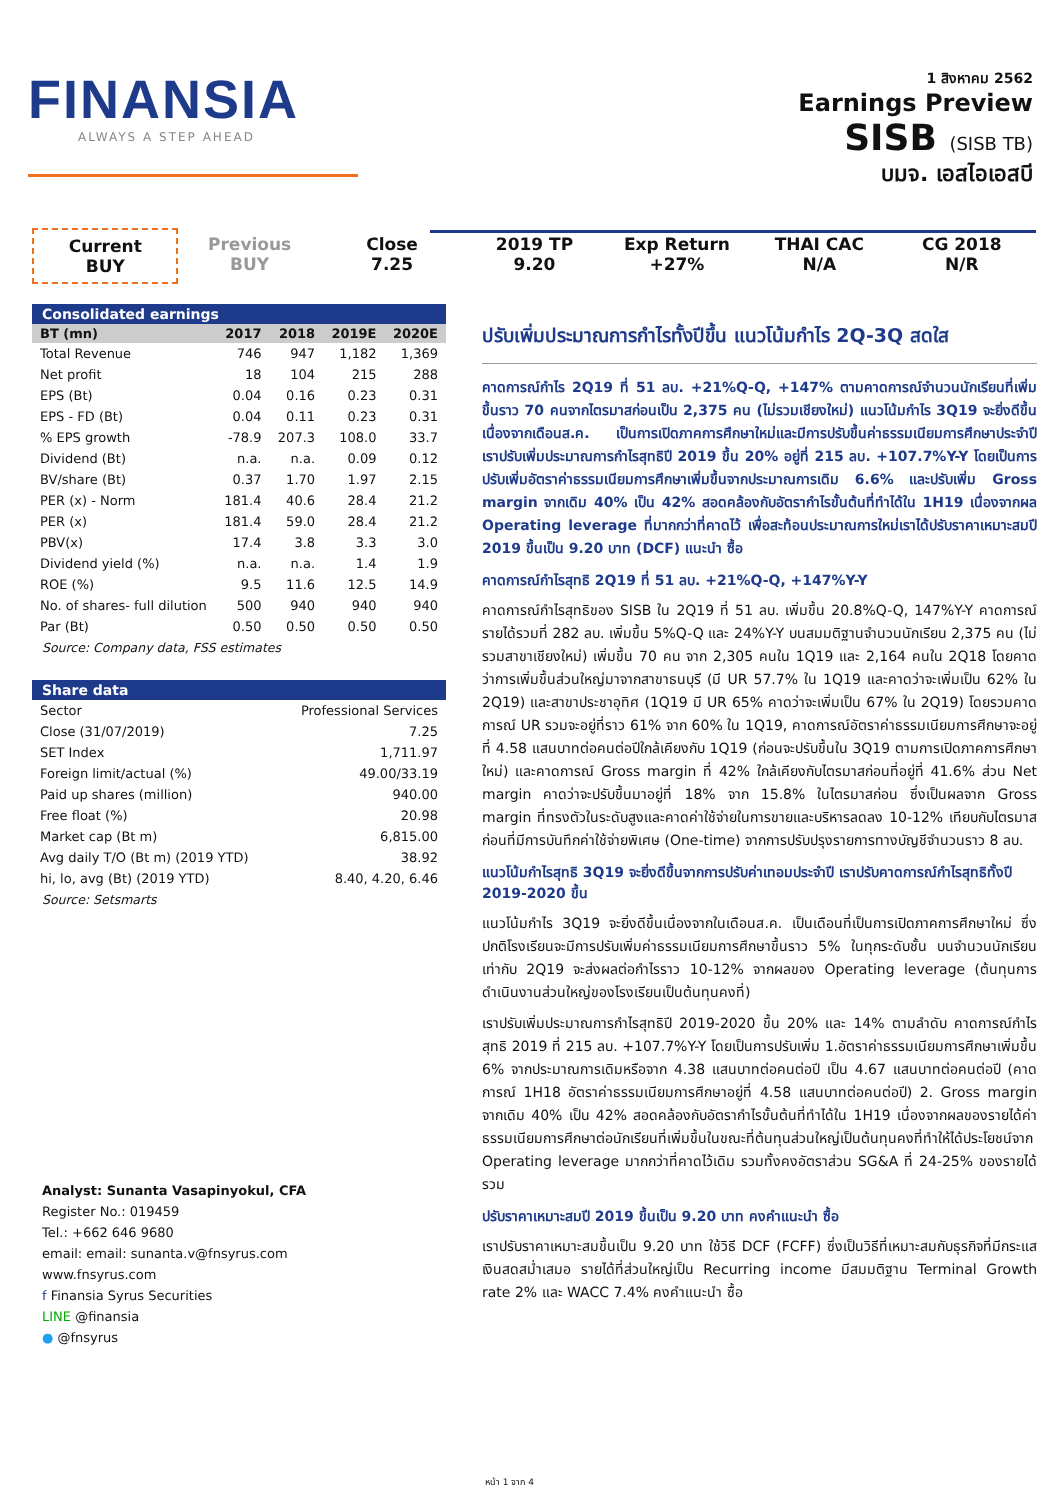FINANSIA
ALWAYS A STEP AHEAD
1 สิงหาคม 2562
Earnings Preview
SISB (SISB TB)
บมจ. เอสไอเอสบี
Current
BUY
Previous
BUY
Close
7.25
2019 TP
9.20
Exp Return
+27%
THAI CAC
N/A
CG 2018
N/R
Consolidated earnings
| BT (mn) | 2017 | 2018 | 2019E | 2020E |
| --- | --- | --- | --- | --- |
| Total Revenue | 746 | 947 | 1,182 | 1,369 |
| Net profit | 18 | 104 | 215 | 288 |
| EPS (Bt) | 0.04 | 0.16 | 0.23 | 0.31 |
| EPS - FD (Bt) | 0.04 | 0.11 | 0.23 | 0.31 |
| % EPS growth | -78.9 | 207.3 | 108.0 | 33.7 |
| Dividend (Bt) | n.a. | n.a. | 0.09 | 0.12 |
| BV/share (Bt) | 0.37 | 1.70 | 1.97 | 2.15 |
| PER (x) - Norm | 181.4 | 40.6 | 28.4 | 21.2 |
| PER (x) | 181.4 | 59.0 | 28.4 | 21.2 |
| PBV(x) | 17.4 | 3.8 | 3.3 | 3.0 |
| Dividend yield (%) | n.a. | n.a. | 1.4 | 1.9 |
| ROE (%) | 9.5 | 11.6 | 12.5 | 14.9 |
| No. of shares- full dilution | 500 | 940 | 940 | 940 |
| Par (Bt) | 0.50 | 0.50 | 0.50 | 0.50 |
Source: Company data, FSS estimates
Share data
| Sector | Professional Services |
| Close (31/07/2019) | 7.25 |
| SET Index | 1,711.97 |
| Foreign limit/actual (%) | 49.00/33.19 |
| Paid up shares (million) | 940.00 |
| Free float (%) | 20.98 |
| Market cap (Bt m) | 6,815.00 |
| Avg daily T/O (Bt m) (2019 YTD) | 38.92 |
| hi, lo, avg (Bt) (2019 YTD) | 8.40, 4.20, 6.46 |
Source: Setsmarts
Analyst: Sunanta Vasapinyokul, CFA
Register No.: 019459
Tel.: +662 646 9680
email: email: sunanta.v@fnsyrus.com
www.fnsyrus.com
f Finansia Syrus Securities
LINE @finansia
● @fnsyrus
ปรับเพิ่มประมาณการกำไรทั้งปีขึ้น แนวโน้มกำไร 2Q-3Q สดใส
คาดการณ์กำไร 2Q19 ที่ 51 ลบ. +21%Q-Q, +147% ตามคาดการณ์จำนวนนักเรียนที่เพิ่มขึ้นราว 70 คนจากไตรมาสก่อนเป็น 2,375 คน (ไม่รวมเชียงใหม่) แนวโน้มกำไร 3Q19 จะยิ่งดีขึ้นเนื่องจากเดือนส.ค. เป็นการเปิดภาคการศึกษาใหม่และมีการปรับขึ้นค่าธรรมเนียมการศึกษาประจำปี เราปรับเพิ่มประมาณการกำไรสุทธิปี 2019 ขึ้น 20% อยู่ที่ 215 ลบ. +107.7%Y-Y โดยเป็นการปรับเพิ่มอัตราค่าธรรมเนียมการศึกษาเพิ่มขึ้นจากประมาณการเดิม 6.6% และปรับเพิ่ม Gross margin จากเดิม 40% เป็น 42% สอดคล้องกับอัตรากำไรขั้นต้นที่ทำได้ใน 1H19 เนื่องจากผล Operating leverage ที่มากกว่าที่คาดไว้ เพื่อสะท้อนประมาณการใหม่เราได้ปรับราคาเหมาะสมปี 2019 ขึ้นเป็น 9.20 บาท (DCF) แนะนำ ซื้อ
คาดการณ์กำไรสุทธิ 2Q19 ที่ 51 ลบ. +21%Q-Q, +147%Y-Y
คาดการณ์กำไรสุทธิของ SISB ใน 2Q19 ที่ 51 ลบ. เพิ่มขึ้น 20.8%Q-Q, 147%Y-Y คาดการณ์รายได้รวมที่ 282 ลบ. เพิ่มขึ้น 5%Q-Q และ 24%Y-Y บนสมมติฐานจำนวนนักเรียน 2,375 คน (ไม่รวมสาขาเชียงใหม่) เพิ่มขึ้น 70 คน จาก 2,305 คนใน 1Q19 และ 2,164 คนใน 2Q18 โดยคาดว่าการเพิ่มขึ้นส่วนใหญ่มาจากสาขาธนบุรี (มี UR 57.7% ใน 1Q19 และคาดว่าจะเพิ่มเป็น 62% ใน 2Q19) และสาขาประชาอุทิศ (1Q19 มี UR 65% คาดว่าจะเพิ่มเป็น 67% ใน 2Q19) โดยรวมคาดการณ์ UR รวมจะอยู่ที่ราว 61% จาก 60% ใน 1Q19, คาดการณ์อัตราค่าธรรมเนียมการศึกษาจะอยู่ที่ 4.58 แสนบาทต่อคนต่อปีใกล้เคียงกับ 1Q19 (ก่อนจะปรับขึ้นใน 3Q19 ตามการเปิดภาคการศึกษาใหม่) และคาดการณ์ Gross margin ที่ 42% ใกล้เคียงกับไตรมาสก่อนที่อยู่ที่ 41.6% ส่วน Net margin คาดว่าจะปรับขึ้นมาอยู่ที่ 18% จาก 15.8% ในไตรมาสก่อน ซึ่งเป็นผลจาก Gross margin ที่ทรงตัวในระดับสูงและคาดค่าใช้จ่ายในการขายและบริหารลดลง 10-12% เทียบกับไตรมาสก่อนที่มีการบันทึกค่าใช้จ่ายพิเศษ (One-time) จากการปรับปรุงรายการทางบัญชีจำนวนราว 8 ลบ.
แนวโน้มกำไรสุทธิ 3Q19 จะยิ่งดีขึ้นจากการปรับค่าเทอมประจำปี เราปรับคาดการณ์กำไรสุทธิทั้งปี 2019-2020 ขึ้น
แนวโน้มกำไร 3Q19 จะยิ่งดีขึ้นเนื่องจากในเดือนส.ค. เป็นเดือนที่เป็นการเปิดภาคการศึกษาใหม่ ซึ่งปกติโรงเรียนจะมีการปรับเพิ่มค่าธรรมเนียมการศึกษาขึ้นราว 5% ในทุกระดับชั้น บนจำนวนนักเรียนเท่ากับ 2Q19 จะส่งผลต่อกำไรราว 10-12% จากผลของ Operating leverage (ต้นทุนการดำเนินงานส่วนใหญ่ของโรงเรียนเป็นต้นทุนคงที่)
เราปรับเพิ่มประมาณการกำไรสุทธิปี 2019-2020 ขึ้น 20% และ 14% ตามลำดับ คาดการณ์กำไรสุทธิ 2019 ที่ 215 ลบ. +107.7%Y-Y โดยเป็นการปรับเพิ่ม 1.อัตราค่าธรรมเนียมการศึกษาเพิ่มขึ้น 6% จากประมาณการเดิมหรือจาก 4.38 แสนบาทต่อคนต่อปี เป็น 4.67 แสนบาทต่อคนต่อปี (คาดการณ์ 1H18 อัตราค่าธรรมเนียมการศึกษาอยู่ที่ 4.58 แสนบาทต่อคนต่อปี) 2. Gross margin จากเดิม 40% เป็น 42% สอดคล้องกับอัตรากำไรขั้นต้นที่ทำได้ใน 1H19 เนื่องจากผลของรายได้ค่าธรรมเนียมการศึกษาต่อนักเรียนที่เพิ่มขึ้นในขณะที่ต้นทุนส่วนใหญ่เป็นต้นทุนคงที่ทำให้ได้ประโยชน์จาก Operating leverage มากกว่าที่คาดไว้เดิม รวมทั้งคงอัตราส่วน SG&A ที่ 24-25% ของรายได้รวม
ปรับราคาเหมาะสมปี 2019 ขึ้นเป็น 9.20 บาท คงคำแนะนำ ซื้อ
เราปรับราคาเหมาะสมขึ้นเป็น 9.20 บาท ใช้วิธี DCF (FCFF) ซึ่งเป็นวิธีที่เหมาะสมกับธุรกิจที่มีกระแสเงินสดสม่ำเสมอ รายได้ที่ส่วนใหญ่เป็น Recurring income มีสมมติฐาน Terminal Growth rate 2% และ WACC 7.4% คงคำแนะนำ ซื้อ
หน้า 1 จาก 4